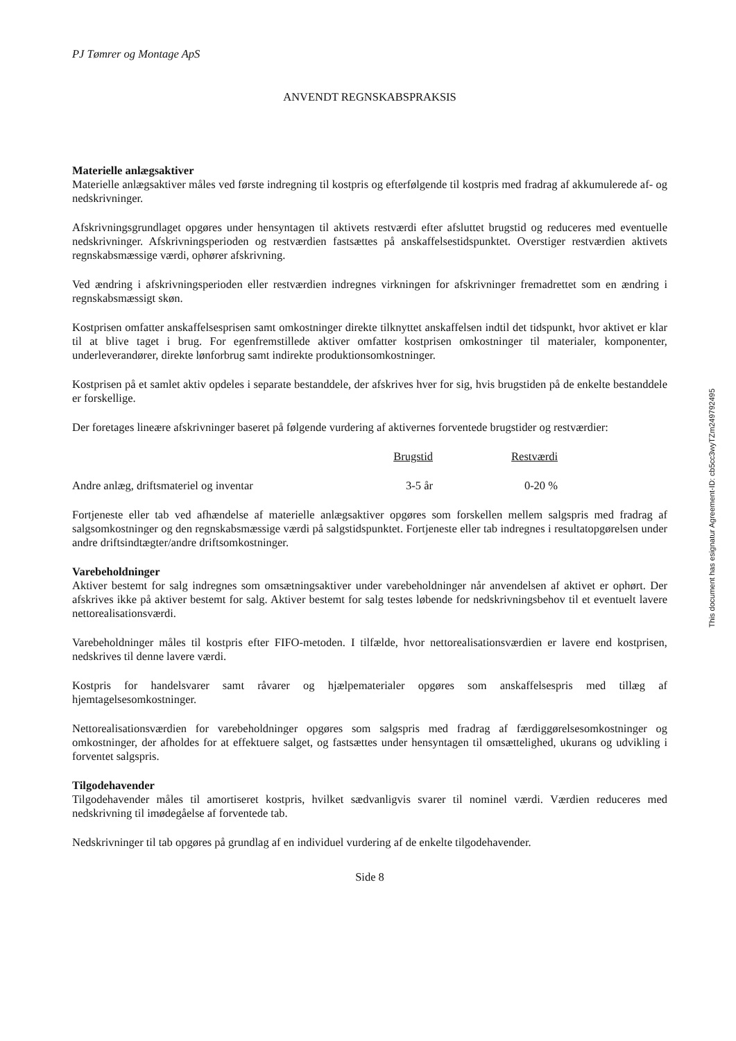PJ Tømrer og Montage ApS
ANVENDT REGNSKABSPRAKSIS
Materielle anlægsaktiver
Materielle anlægsaktiver måles ved første indregning til kostpris og efterfølgende til kostpris med fradrag af akkumulerede af- og nedskrivninger.
Afskrivningsgrundlaget opgøres under hensyntagen til aktivets restværdi efter afsluttet brugstid og reduceres med eventuelle nedskrivninger. Afskrivningsperioden og restværdien fastsættes på anskaffelsestidspunktet. Overstiger restværdien aktivets regnskabsmæssige værdi, ophører afskrivning.
Ved ændring i afskrivningsperioden eller restværdien indregnes virkningen for afskrivninger fremadrettet som en ændring i regnskabsmæssigt skøn.
Kostprisen omfatter anskaffelsesprisen samt omkostninger direkte tilknyttet anskaffelsen indtil det tidspunkt, hvor aktivet er klar til at blive taget i brug. For egenfremstillede aktiver omfatter kostprisen omkostninger til materialer, komponenter, underleverandører, direkte lønforbrug samt indirekte produktionsomkostninger.
Kostprisen på et samlet aktiv opdeles i separate bestanddele, der afskrives hver for sig, hvis brugstiden på de enkelte bestanddele er forskellige.
Der foretages lineære afskrivninger baseret på følgende vurdering af aktivernes forventede brugstider og restværdier:
| | Brugstid | Restværdi |
| --- | --- | --- |
| Andre anlæg, driftsmateriel og inventar | 3-5 år | 0-20 % |
Fortjeneste eller tab ved afhændelse af materielle anlægsaktiver opgøres som forskellen mellem salgspris med fradrag af salgsomkostninger og den regnskabsmæssige værdi på salgstidspunktet. Fortjeneste eller tab indregnes i resultatopgørelsen under andre driftsindtægter/andre driftsomkostninger.
Varebeholdninger
Aktiver bestemt for salg indregnes som omsætningsaktiver under varebeholdninger når anvendelsen af aktivet er ophørt. Der afskrives ikke på aktiver bestemt for salg. Aktiver bestemt for salg testes løbende for nedskrivningsbehov til et eventuelt lavere nettorealisationsværdi.
Varebeholdninger måles til kostpris efter FIFO-metoden. I tilfælde, hvor nettorealisationsværdien er lavere end kostprisen, nedskrives til denne lavere værdi.
Kostpris for handelsvarer samt råvarer og hjælpematerialer opgøres som anskaffelsespris med tillæg af hjemtagelsesomkostninger.
Nettorealisationsværdien for varebeholdninger opgøres som salgspris med fradrag af færdiggørelsesomkostninger og omkostninger, der afholdes for at effektuere salget, og fastsættes under hensyntagen til omsættelighed, ukurans og udvikling i forventet salgspris.
Tilgodehavender
Tilgodehavender måles til amortiseret kostpris, hvilket sædvanligvis svarer til nominel værdi. Værdien reduceres med nedskrivning til imødegåelse af forventede tab.
Nedskrivninger til tab opgøres på grundlag af en individuel vurdering af de enkelte tilgodehavender.
Side 8
This document has esignatur Agreement-ID: cb5cc3wyTZm249792495